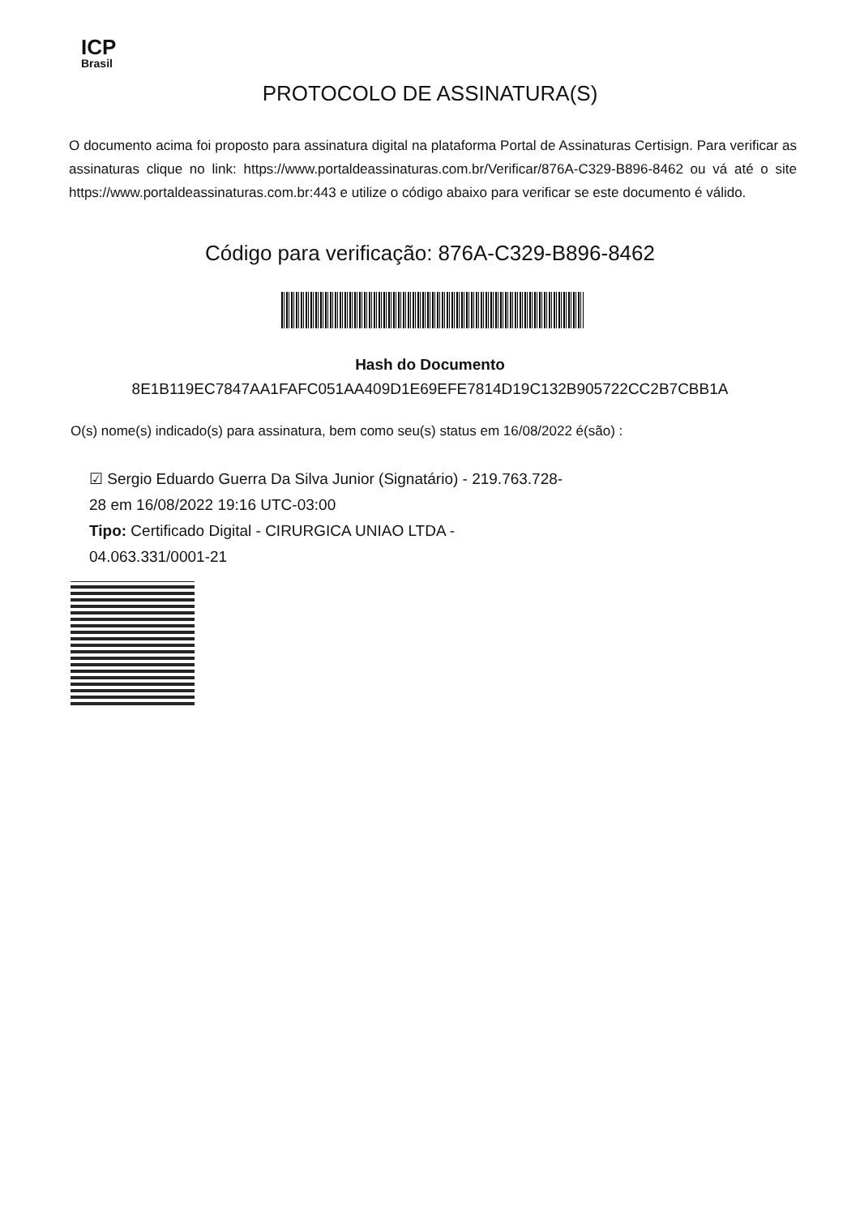ICP
Brasil
PROTOCOLO DE ASSINATURA(S)
O documento acima foi proposto para assinatura digital na plataforma Portal de Assinaturas Certisign. Para verificar as assinaturas clique no link: https://www.portaldeassinaturas.com.br/Verificar/876A-C329-B896-8462 ou vá até o site https://www.portaldeassinaturas.com.br:443 e utilize o código abaixo para verificar se este documento é válido.
Código para verificação: 876A-C329-B896-8462
Hash do Documento
8E1B119EC7847AA1FAFC051AA409D1E69EFE7814D19C132B905722CC2B7CBB1A
O(s) nome(s) indicado(s) para assinatura, bem como seu(s) status em 16/08/2022 é(são) :
☑ Sergio Eduardo Guerra Da Silva Junior (Signatário) - 219.763.728-
28 em 16/08/2022 19:16 UTC-03:00
Tipo: Certificado Digital - CIRURGICA UNIAO LTDA -
04.063.331/0001-21